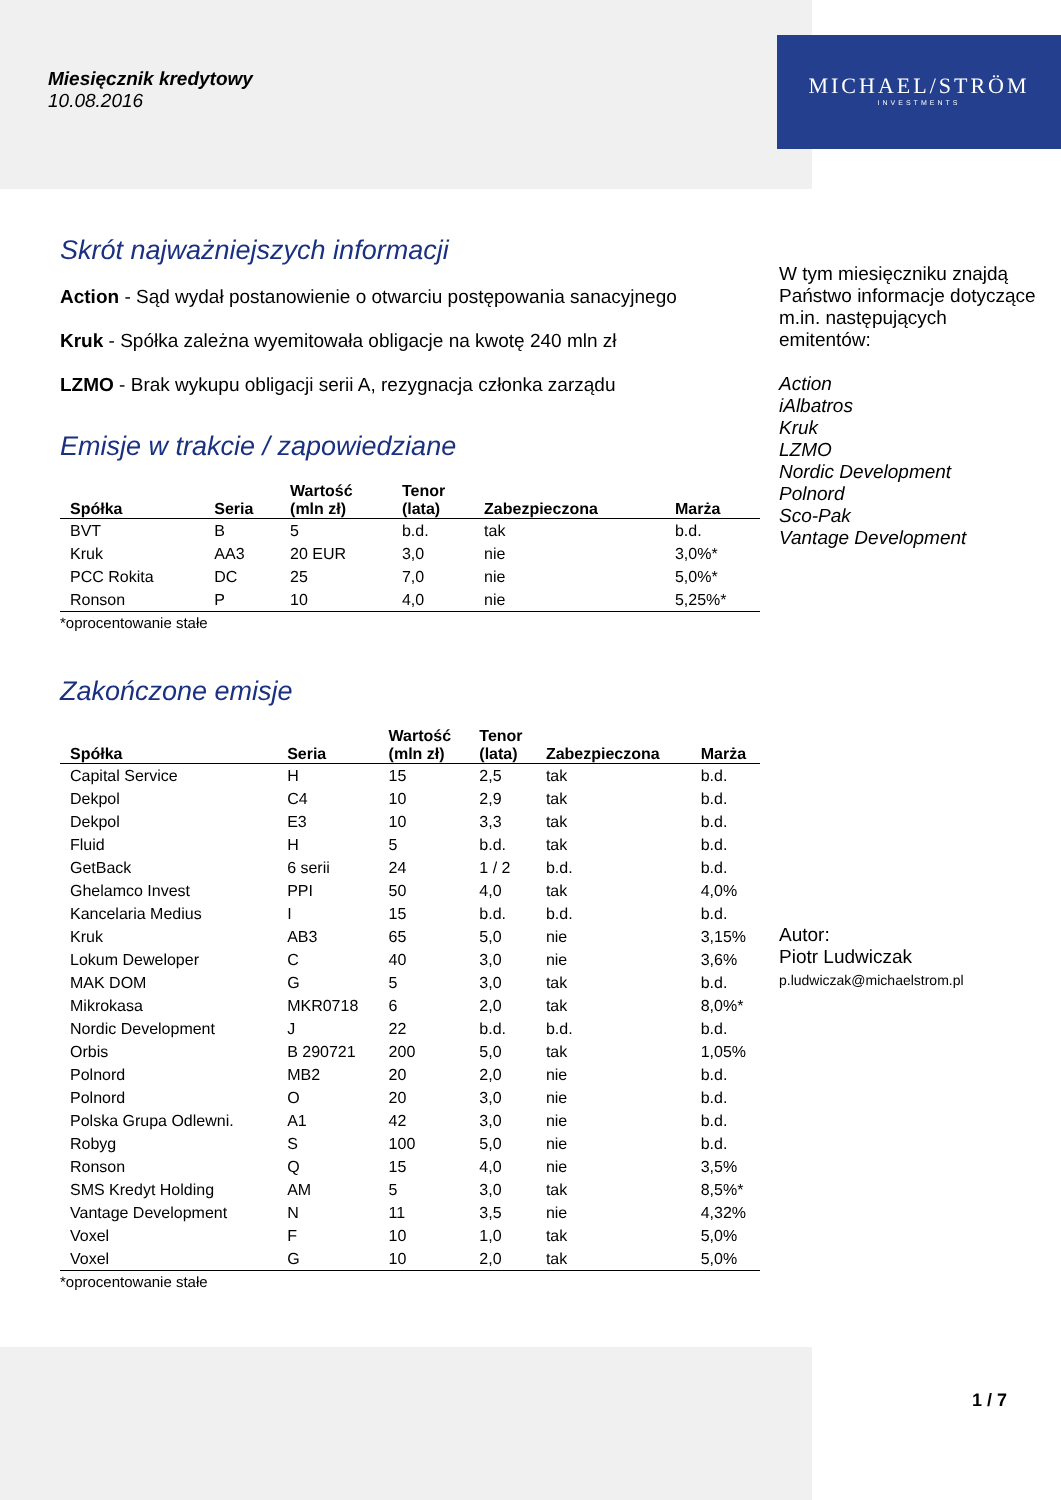Miesięcznik kredytowy
10.08.2016
MICHAEL/STRÖM
INVESTMENTS
Skrót najważniejszych informacji
Action - Sąd wydał postanowienie o otwarciu postępowania sanacyjnego
Kruk - Spółka zależna wyemitowała obligacje na kwotę 240 mln zł
LZMO - Brak wykupu obligacji serii A, rezygnacja członka zarządu
Emisje w trakcie / zapowiedziane
| Spółka | Seria | Wartość (mln zł) | Tenor (lata) | Zabezpieczona | Marża |
| --- | --- | --- | --- | --- | --- |
| BVT | B | 5 | b.d. | tak | b.d. |
| Kruk | AA3 | 20 EUR | 3,0 | nie | 3,0%* |
| PCC Rokita | DC | 25 | 7,0 | nie | 5,0%* |
| Ronson | P | 10 | 4,0 | nie | 5,25%* |
*oprocentowanie stałe
Zakończone emisje
| Spółka | Seria | Wartość (mln zł) | Tenor (lata) | Zabezpieczona | Marża |
| --- | --- | --- | --- | --- | --- |
| Capital Service | H | 15 | 2,5 | tak | b.d. |
| Dekpol | C4 | 10 | 2,9 | tak | b.d. |
| Dekpol | E3 | 10 | 3,3 | tak | b.d. |
| Fluid | H | 5 | b.d. | tak | b.d. |
| GetBack | 6 serii | 24 | 1 / 2 | b.d. | b.d. |
| Ghelamco Invest | PPI | 50 | 4,0 | tak | 4,0% |
| Kancelaria Medius | I | 15 | b.d. | b.d. | b.d. |
| Kruk | AB3 | 65 | 5,0 | nie | 3,15% |
| Lokum Deweloper | C | 40 | 3,0 | nie | 3,6% |
| MAK DOM | G | 5 | 3,0 | tak | b.d. |
| Mikrokasa | MKR0718 | 6 | 2,0 | tak | 8,0%* |
| Nordic Development | J | 22 | b.d. | b.d. | b.d. |
| Orbis | B 290721 | 200 | 5,0 | tak | 1,05% |
| Polnord | MB2 | 20 | 2,0 | nie | b.d. |
| Polnord | O | 20 | 3,0 | nie | b.d. |
| Polska Grupa Odlewni. | A1 | 42 | 3,0 | nie | b.d. |
| Robyg | S | 100 | 5,0 | nie | b.d. |
| Ronson | Q | 15 | 4,0 | nie | 3,5% |
| SMS Kredyt Holding | AM | 5 | 3,0 | tak | 8,5%* |
| Vantage Development | N | 11 | 3,5 | nie | 4,32% |
| Voxel | F | 10 | 1,0 | tak | 5,0% |
| Voxel | G | 10 | 2,0 | tak | 5,0% |
*oprocentowanie stałe
W tym miesięczniku znajdą Państwo informacje dotyczące m.in. następujących emitentów:
Action
iAlbatros
Kruk
LZMO
Nordic Development
Polnord
Sco-Pak
Vantage Development
Autor:
Piotr Ludwiczak
p.ludwiczak@michaelstrom.pl
1 / 7